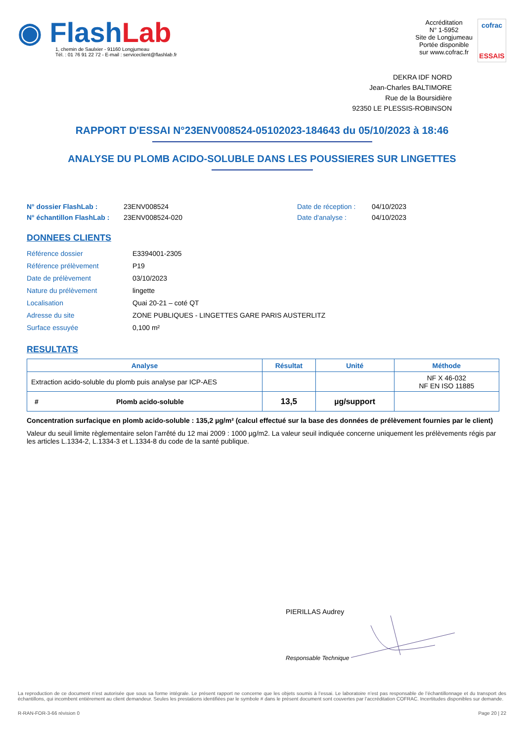◉ Flash Lab
1, chemin de Saulxier - 91160 Longjumeau
Tél. : 01 76 91 22 72 - E-mail : serviceclient@flashlab.fr
Accréditation
N° 1-5952
Site de Longjumeau
Portée disponible
sur www.cofrac.fr
cofrac
ESSAIS
DEKRA IDF NORD
Jean-Charles BALTIMORE
Rue de la Boursidière
92350 LE PLESSIS-ROBINSON
RAPPORT D'ESSAI N°23ENV008524-05102023-184643 du 05/10/2023 à 18:46
ANALYSE DU PLOMB ACIDO-SOLUBLE DANS LES POUSSIERES SUR LINGETTES
N° dossier FlashLab :
N° échantillon FlashLab :
23ENV008524
23ENV008524-020
Date de réception :
Date d'analyse :
04/10/2023
04/10/2023
DONNEES CLIENTS
| Référence dossier | E3394001-2305 |
| Référence prélèvement | P19 |
| Date de prélèvement | 03/10/2023 |
| Nature du prélèvement | lingette |
| Localisation | Quai 20-21 – coté QT |
| Adresse du site | ZONE PUBLIQUES - LINGETTES GARE PARIS AUSTERLITZ |
| Surface essuyée | 0,100 m² |
RESULTATS
| Analyse | Résultat | Unité | Méthode |
| --- | --- | --- | --- |
| Extraction acido-soluble du plomb puis analyse par ICP-AES | | | NF X 46-032 NF EN ISO 11885 |
| # Plomb acido-soluble | 13,5 | µg/support | |
Concentration surfacique en plomb acido-soluble : 135,2 µg/m² (calcul effectué sur la base des données de prélèvement fournies par le client)
Valeur du seuil limite règlementaire selon l’arrêté du 12 mai 2009 : 1000 µg/m2. La valeur seuil indiquée concerne uniquement les prélèvements régis par les articles L.1334-2, L.1334-3 et L.1334-8 du code de la santé publique.
PIERILLAS Audrey
Responsable Technique
La reproduction de ce document n’est autorisée que sous sa forme intégrale. Le présent rapport ne concerne que les objets soumis à l’essai. Le laboratoire n’est pas responsable de l’échantillonnage et du transport des échantillons, qui incombent entièrement au client demandeur. Seules les prestations identifiées par le symbole # dans le présent document sont couvertes par l’accréditation COFRAC. Incertitudes disponibles sur demande.
R-RAN-FOR-3-66 révision 0 Page 20 | 22